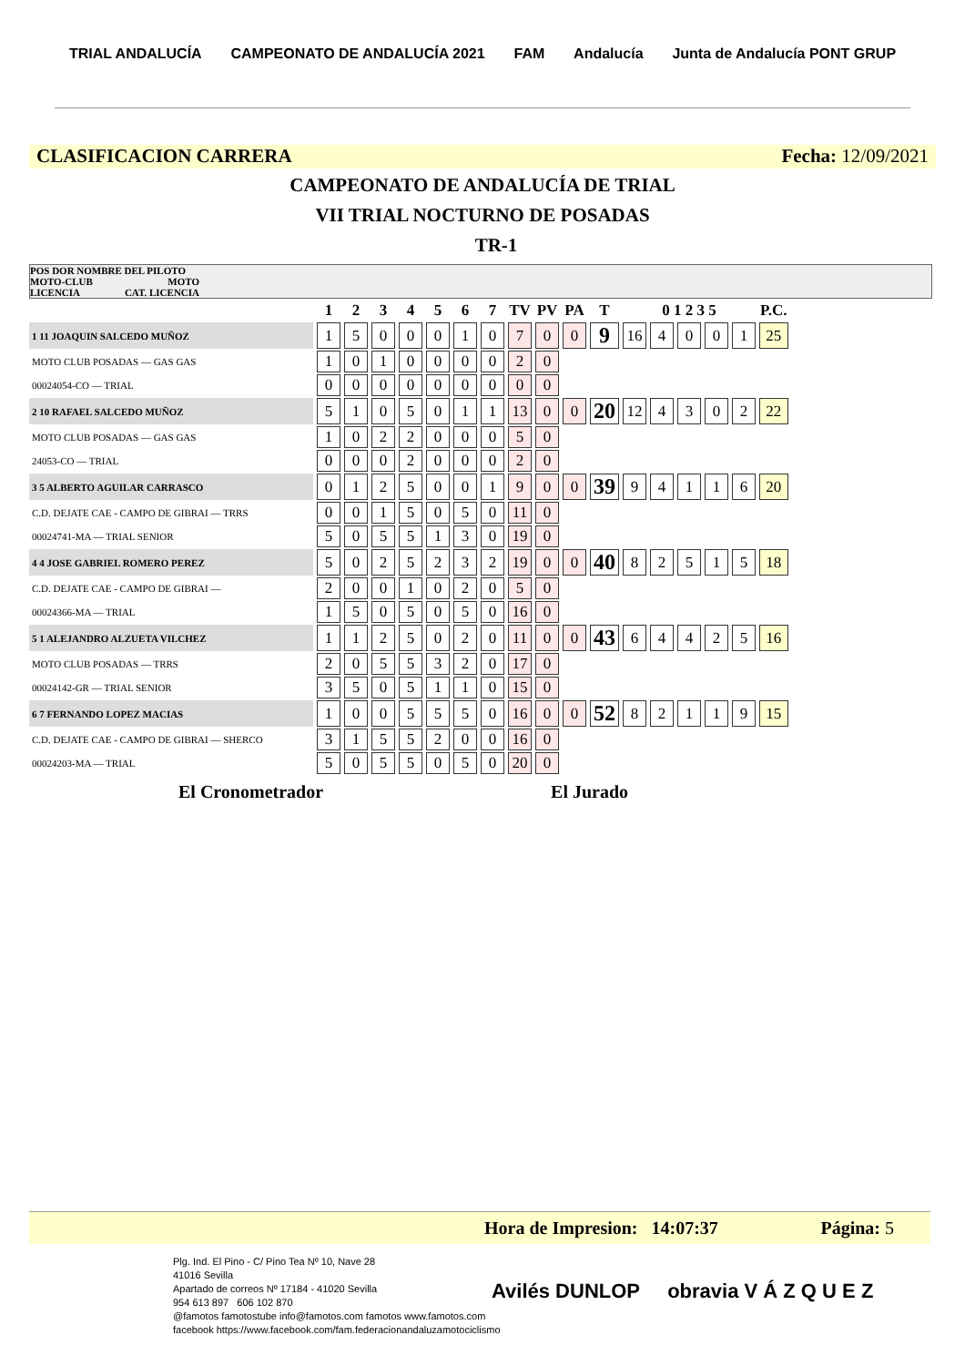TRIAL ANDALUCÍA CAMPEONATO DE ANDALUCÍA 2021 FAM Andalucía Junta de Andalucía PONT GRUP
CLASIFICACION CARRERA Fecha: 12/09/2021
CAMPEONATO DE ANDALUCÍA DE TRIAL
VII TRIAL NOCTURNO DE POSADAS
TR-1
POS DOR NOMBRE DEL PILOTO
MOTO-CLUB MOTO
LICENCIA CAT. LICENCIA
| | 1 | 2 | 3 | 4 | 5 | 6 | 7 | TV | PV | PA | T | 0 1 2 3 5 | | | | | P.C. |
| 1 11 JOAQUIN SALCEDO MUÑOZ | 1 | 5 | 0 | 0 | 0 | 1 | 0 | 7 | 0 | 0 | 9 | 16 | 4 | 0 | 0 | 1 | 25 |
| MOTO CLUB POSADAS — GAS GAS | 1 | 0 | 1 | 0 | 0 | 0 | 0 | 2 | 0 | | | | | | | | |
| 00024054-CO — TRIAL | 0 | 0 | 0 | 0 | 0 | 0 | 0 | 0 | 0 | | | | | | | | |
| 2 10 RAFAEL SALCEDO MUÑOZ | 5 | 1 | 0 | 5 | 0 | 1 | 1 | 13 | 0 | 0 | 20 | 12 | 4 | 3 | 0 | 2 | 22 |
| MOTO CLUB POSADAS — GAS GAS | 1 | 0 | 2 | 2 | 0 | 0 | 0 | 5 | 0 | | | | | | | | |
| 24053-CO — TRIAL | 0 | 0 | 0 | 2 | 0 | 0 | 0 | 2 | 0 | | | | | | | | |
| 3 5 ALBERTO AGUILAR CARRASCO | 0 | 1 | 2 | 5 | 0 | 0 | 1 | 9 | 0 | 0 | 39 | 9 | 4 | 1 | 1 | 6 | 20 |
| C.D. DEJATE CAE - CAMPO DE GIBRAI — TRRS | 0 | 0 | 1 | 5 | 0 | 5 | 0 | 11 | 0 | | | | | | | | |
| 00024741-MA — TRIAL SENIOR | 5 | 0 | 5 | 5 | 1 | 3 | 0 | 19 | 0 | | | | | | | | |
| 4 4 JOSE GABRIEL ROMERO PEREZ | 5 | 0 | 2 | 5 | 2 | 3 | 2 | 19 | 0 | 0 | 40 | 8 | 2 | 5 | 1 | 5 | 18 |
| C.D. DEJATE CAE - CAMPO DE GIBRAI — | 2 | 0 | 0 | 1 | 0 | 2 | 0 | 5 | 0 | | | | | | | | |
| 00024366-MA — TRIAL | 1 | 5 | 0 | 5 | 0 | 5 | 0 | 16 | 0 | | | | | | | | |
| 5 1 ALEJANDRO ALZUETA VILCHEZ | 1 | 1 | 2 | 5 | 0 | 2 | 0 | 11 | 0 | 0 | 43 | 6 | 4 | 4 | 2 | 5 | 16 |
| MOTO CLUB POSADAS — TRRS | 2 | 0 | 5 | 5 | 3 | 2 | 0 | 17 | 0 | | | | | | | | |
| 00024142-GR — TRIAL SENIOR | 3 | 5 | 0 | 5 | 1 | 1 | 0 | 15 | 0 | | | | | | | | |
| 6 7 FERNANDO LOPEZ MACIAS | 1 | 0 | 0 | 5 | 5 | 5 | 0 | 16 | 0 | 0 | 52 | 8 | 2 | 1 | 1 | 9 | 15 |
| C.D. DEJATE CAE - CAMPO DE GIBRAI — SHERCO | 3 | 1 | 5 | 5 | 2 | 0 | 0 | 16 | 0 | | | | | | | | |
| 00024203-MA — TRIAL | 5 | 0 | 5 | 5 | 0 | 5 | 0 | 20 | 0 | | | | | | | | |
El Cronometrador El Jurado
Hora de Impresion: 14:07:37 Página: 5
Plg. Ind. El Pino - C/ Pino Tea Nº 10, Nave 28
41016 Sevilla
Apartado de correos Nº 17184 - 41020 Sevilla
954 613 897 606 102 870
@famotos famotostube info@famotos.com famotos www.famotos.com
facebook https://www.facebook.com/fam.federacionandaluzamotociclismo
Avilés DUNLOP obravia V Á Z Q U E Z